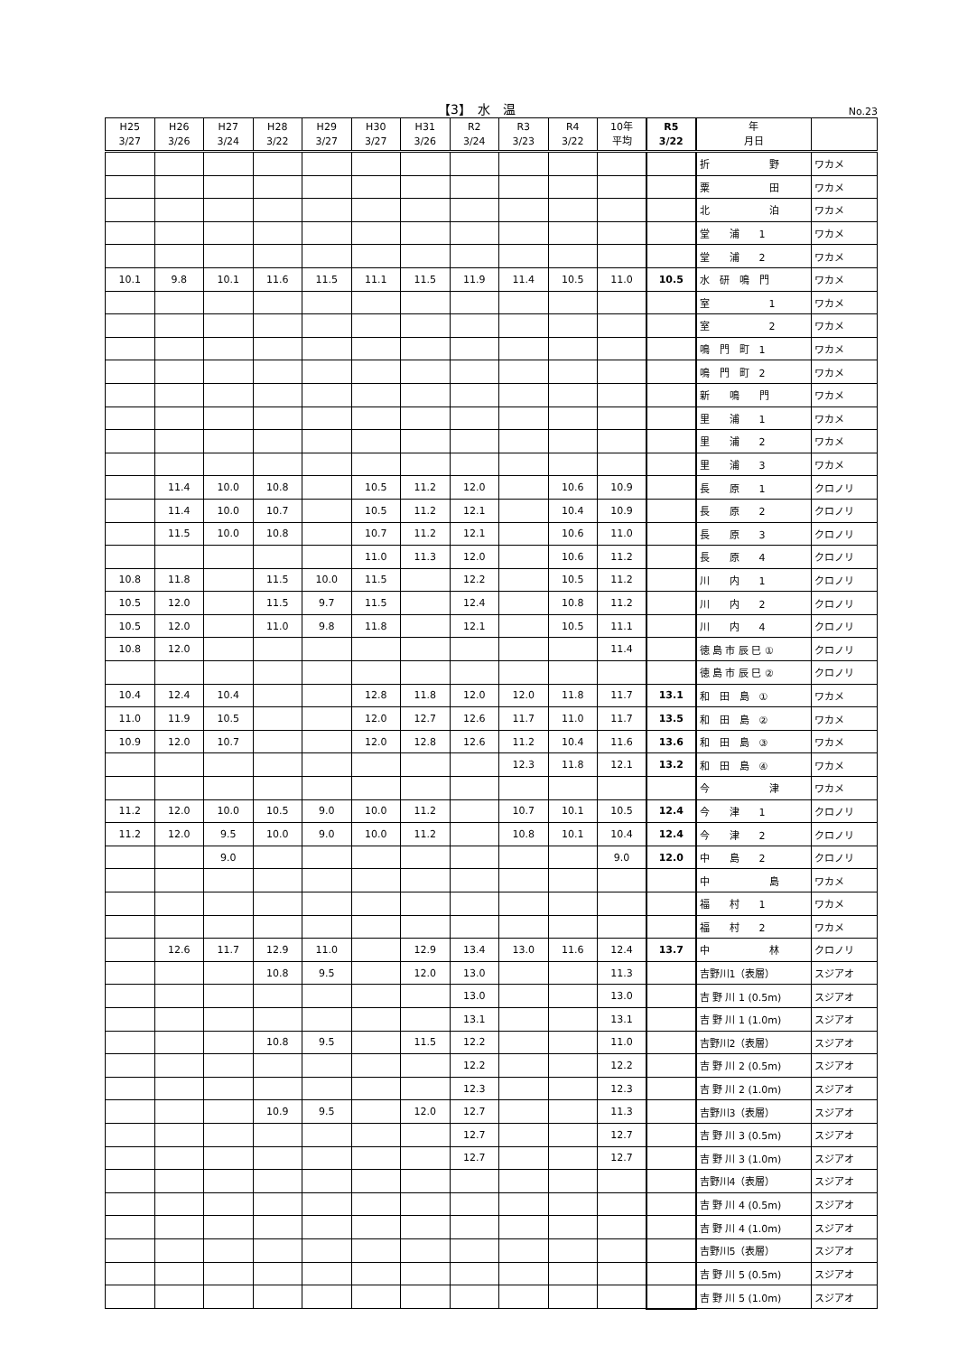【3】　水　温 No.23
| H25 3/27 | H26 3/26 | H27 3/24 | H28 3/22 | H29 3/27 | H30 3/27 | H31 3/26 | R2 3/24 | R3 3/23 | R4 3/22 | 10年 平均 | R5 3/22 | 年 月日 | |
| --- | --- | --- | --- | --- | --- | --- | --- | --- | --- | --- | --- | --- | --- |
| | | | | | | | | | | | | 折 野 | ワカメ |
| | | | | | | | | | | | | 粟 田 | ワカメ |
| | | | | | | | | | | | | 北 泊 | ワカメ |
| | | | | | | | | | | | | 堂 浦 1 | ワカメ |
| | | | | | | | | | | | | 堂 浦 2 | ワカメ |
| 10.1 | 9.8 | 10.1 | 11.6 | 11.5 | 11.1 | 11.5 | 11.9 | 11.4 | 10.5 | 11.0 | 10.5 | 水 研 鳴 門 | ワカメ |
| | | | | | | | | | | | | 室 1 | ワカメ |
| | | | | | | | | | | | | 室 2 | ワカメ |
| | | | | | | | | | | | | 鳴 門 町 1 | ワカメ |
| | | | | | | | | | | | | 鳴 門 町 2 | ワカメ |
| | | | | | | | | | | | | 新 鳴 門 | ワカメ |
| | | | | | | | | | | | | 里 浦 1 | ワカメ |
| | | | | | | | | | | | | 里 浦 2 | ワカメ |
| | | | | | | | | | | | | 里 浦 3 | ワカメ |
| | 11.4 | 10.0 | 10.8 | | 10.5 | 11.2 | 12.0 | | 10.6 | 10.9 | | 長 原 1 | クロノリ |
| | 11.4 | 10.0 | 10.7 | | 10.5 | 11.2 | 12.1 | | 10.4 | 10.9 | | 長 原 2 | クロノリ |
| | 11.5 | 10.0 | 10.8 | | 10.7 | 11.2 | 12.1 | | 10.6 | 11.0 | | 長 原 3 | クロノリ |
| | | | | | 11.0 | 11.3 | 12.0 | | 10.6 | 11.2 | | 長 原 4 | クロノリ |
| 10.8 | 11.8 | | 11.5 | 10.0 | 11.5 | | 12.2 | | 10.5 | 11.2 | | 川 内 1 | クロノリ |
| 10.5 | 12.0 | | 11.5 | 9.7 | 11.5 | | 12.4 | | 10.8 | 11.2 | | 川 内 2 | クロノリ |
| 10.5 | 12.0 | | 11.0 | 9.8 | 11.8 | | 12.1 | | 10.5 | 11.1 | | 川 内 4 | クロノリ |
| 10.8 | 12.0 | | | | | | | | | 11.4 | | 徳 島 市 辰 巳 ① | クロノリ |
| | | | | | | | | | | | | 徳 島 市 辰 巳 ② | クロノリ |
| 10.4 | 12.4 | 10.4 | | | 12.8 | 11.8 | 12.0 | 12.0 | 11.8 | 11.7 | 13.1 | 和 田 島 ① | ワカメ |
| 11.0 | 11.9 | 10.5 | | | 12.0 | 12.7 | 12.6 | 11.7 | 11.0 | 11.7 | 13.5 | 和 田 島 ② | ワカメ |
| 10.9 | 12.0 | 10.7 | | | 12.0 | 12.8 | 12.6 | 11.2 | 10.4 | 11.6 | 13.6 | 和 田 島 ③ | ワカメ |
| | | | | | | | | 12.3 | 11.8 | 12.1 | 13.2 | 和 田 島 ④ | ワカメ |
| | | | | | | | | | | | | 今 津 | ワカメ |
| 11.2 | 12.0 | 10.0 | 10.5 | 9.0 | 10.0 | 11.2 | | 10.7 | 10.1 | 10.5 | 12.4 | 今 津 1 | クロノリ |
| 11.2 | 12.0 | 9.5 | 10.0 | 9.0 | 10.0 | 11.2 | | 10.8 | 10.1 | 10.4 | 12.4 | 今 津 2 | クロノリ |
| | | 9.0 | | | | | | | | 9.0 | 12.0 | 中 島 2 | クロノリ |
| | | | | | | | | | | | | 中 島 | ワカメ |
| | | | | | | | | | | | | 福 村 1 | ワカメ |
| | | | | | | | | | | | | 福 村 2 | ワカメ |
| | 12.6 | 11.7 | 12.9 | 11.0 | | 12.9 | 13.4 | 13.0 | 11.6 | 12.4 | 13.7 | 中 林 | クロノリ |
| | | | 10.8 | 9.5 | | 12.0 | 13.0 | | | 11.3 | | 吉野川1（表層） | スジアオ |
| | | | | | | | 13.0 | | | 13.0 | | 吉 野 川 1 (0.5m) | スジアオ |
| | | | | | | | 13.1 | | | 13.1 | | 吉 野 川 1 (1.0m) | スジアオ |
| | | | 10.8 | 9.5 | | 11.5 | 12.2 | | | 11.0 | | 吉野川2（表層） | スジアオ |
| | | | | | | | 12.2 | | | 12.2 | | 吉 野 川 2 (0.5m) | スジアオ |
| | | | | | | | 12.3 | | | 12.3 | | 吉 野 川 2 (1.0m) | スジアオ |
| | | | 10.9 | 9.5 | | 12.0 | 12.7 | | | 11.3 | | 吉野川3（表層） | スジアオ |
| | | | | | | | 12.7 | | | 12.7 | | 吉 野 川 3 (0.5m) | スジアオ |
| | | | | | | | 12.7 | | | 12.7 | | 吉 野 川 3 (1.0m) | スジアオ |
| | | | | | | | | | | | | 吉野川4（表層） | スジアオ |
| | | | | | | | | | | | | 吉 野 川 4 (0.5m) | スジアオ |
| | | | | | | | | | | | | 吉 野 川 4 (1.0m) | スジアオ |
| | | | | | | | | | | | | 吉野川5（表層） | スジアオ |
| | | | | | | | | | | | | 吉 野 川 5 (0.5m) | スジアオ |
| | | | | | | | | | | | | 吉 野 川 5 (1.0m) | スジアオ |